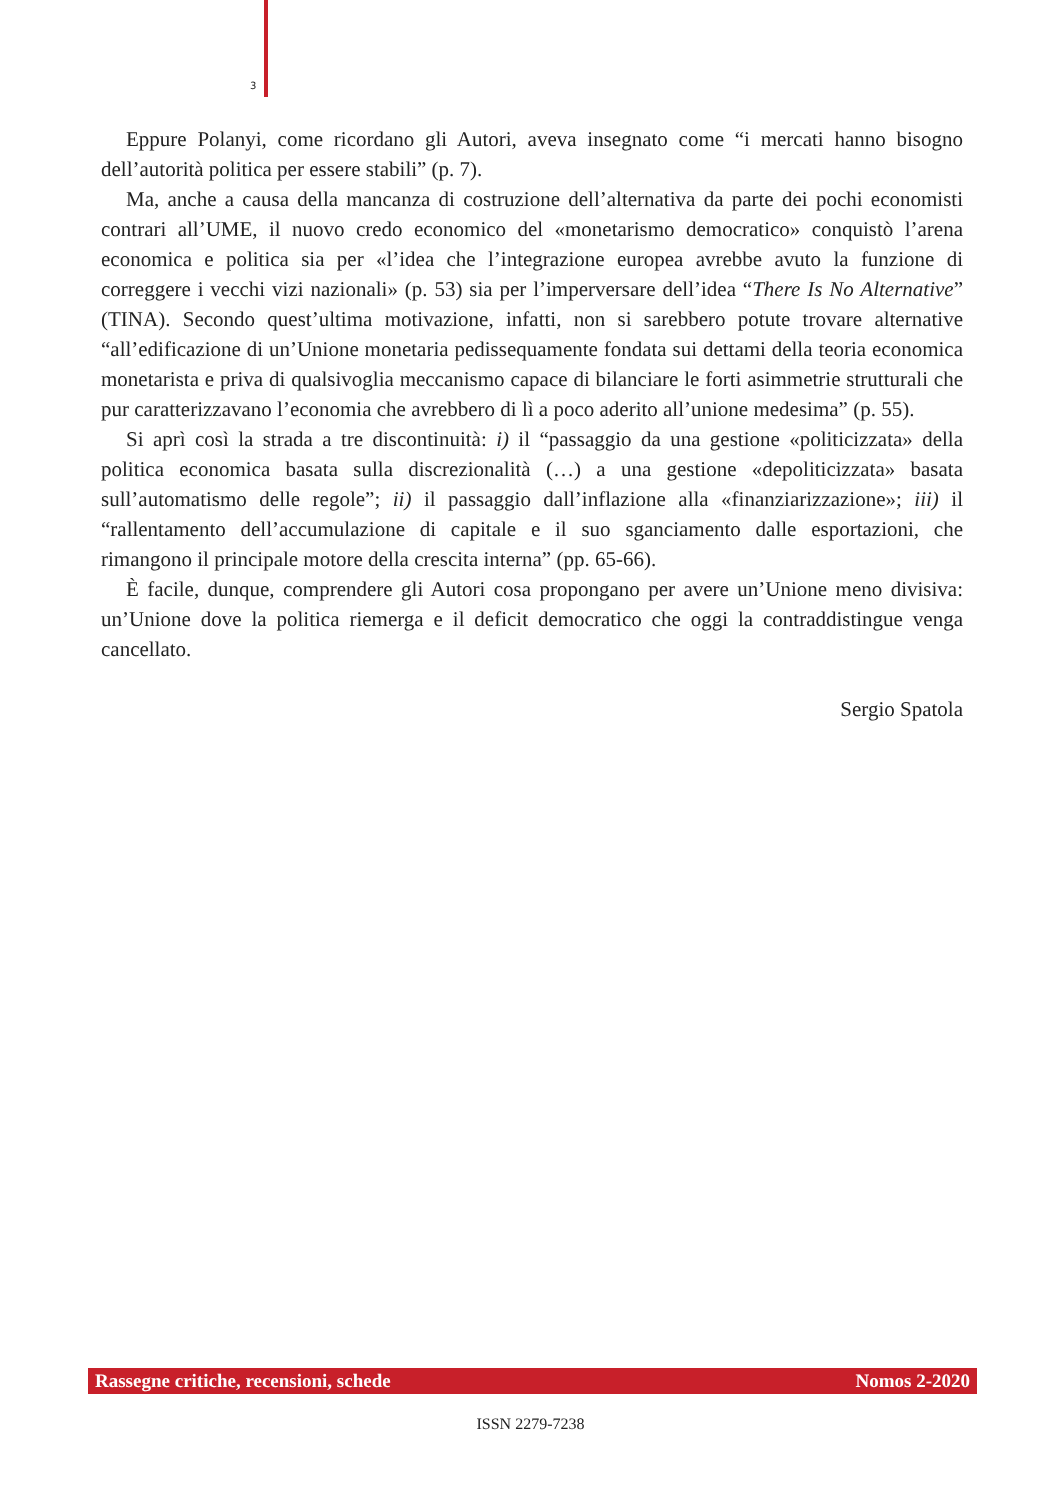3
Eppure Polanyi, come ricordano gli Autori, aveva insegnato come “i mercati hanno bisogno dell’autorità politica per essere stabili” (p. 7).
Ma, anche a causa della mancanza di costruzione dell’alternativa da parte dei pochi economisti contrari all’UME, il nuovo credo economico del «monetarismo democratico» conquistò l’arena economica e politica sia per «l’idea che l’integrazione europea avrebbe avuto la funzione di correggere i vecchi vizi nazionali» (p. 53) sia per l’imperversare dell’idea “There Is No Alternative” (TINA). Secondo quest’ultima motivazione, infatti, non si sarebbero potute trovare alternative “all’edificazione di un’Unione monetaria pedissequamente fondata sui dettami della teoria economica monetarista e priva di qualsivoglia meccanismo capace di bilanciare le forti asimmetrie strutturali che pur caratterizzavano l’economia che avrebbero di lì a poco aderito all’unione medesima” (p. 55).
Si aprì così la strada a tre discontinuità: i) il “passaggio da una gestione «politicizzata» della politica economica basata sulla discrezionalità (…) a una gestione «depoliticizzata» basata sull’automatismo delle regole”; ii) il passaggio dall’inflazione alla «finanziarizzazione»; iii) il “rallentamento dell’accumulazione di capitale e il suo sganciamento dalle esportazioni, che rimangono il principale motore della crescita interna” (pp. 65-66).
È facile, dunque, comprendere gli Autori cosa propongano per avere un’Unione meno divisiva: un’Unione dove la politica riemerga e il deficit democratico che oggi la contraddistingue venga cancellato.
Sergio Spatola
Rassegne critiche, recensioni, schede Nomos 2-2020
ISSN 2279-7238